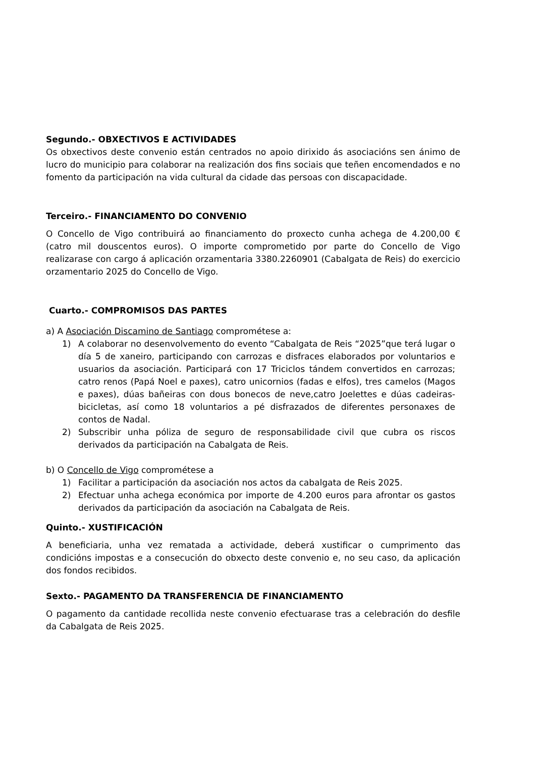Segundo.- OBXECTIVOS E ACTIVIDADES
Os obxectivos deste convenio están centrados no apoio dirixido ás asociacións sen ánimo de lucro do municipio para colaborar na realización dos fins sociais que teñen encomendados e no fomento da participación na vida cultural da cidade das persoas con discapacidade.
Terceiro.- FINANCIAMENTO DO CONVENIO
O Concello de Vigo contribuirá ao financiamento do proxecto cunha achega de 4.200,00 € (catro mil douscentos euros). O importe comprometido por parte do Concello de Vigo realizarase con cargo á aplicación orzamentaria 3380.2260901 (Cabalgata de Reis) do exercicio orzamentario 2025 do Concello de Vigo.
Cuarto.- COMPROMISOS DAS PARTES
a) A Asociación Discamino de Santiago comprométese a:
1) A colaborar no desenvolvemento do evento “Cabalgata de Reis “2025”que terá lugar o día 5 de xaneiro, participando con carrozas e disfraces elaborados por voluntarios e usuarios da asociación. Participará con 17 Triciclos tándem convertidos en carrozas; catro renos (Papá Noel e paxes), catro unicornios (fadas e elfos), tres camelos (Magos e paxes), dúas bañeiras con dous bonecos de neve,catro Joelettes e dúas cadeiras-bicicletas, así como 18 voluntarios a pé disfrazados de diferentes personaxes de contos de Nadal.
2) Subscribir unha póliza de seguro de responsabilidade civil que cubra os riscos derivados da participación na Cabalgata de Reis.
b) O Concello de Vigo comprométese a
1) Facilitar a participación da asociación nos actos da cabalgata de Reis 2025.
2) Efectuar unha achega económica por importe de 4.200 euros para afrontar os gastos derivados da participación da asociación na Cabalgata de Reis.
Quinto.- XUSTIFICACIÓN
A beneficiaria, unha vez rematada a actividade, deberá xustificar o cumprimento das condicións impostas e a consecución do obxecto deste convenio e, no seu caso, da aplicación dos fondos recibidos.
Sexto.- PAGAMENTO DA TRANSFERENCIA DE FINANCIAMENTO
O pagamento da cantidade recollida neste convenio efectuarase tras a celebración do desfile da Cabalgata de Reis 2025.